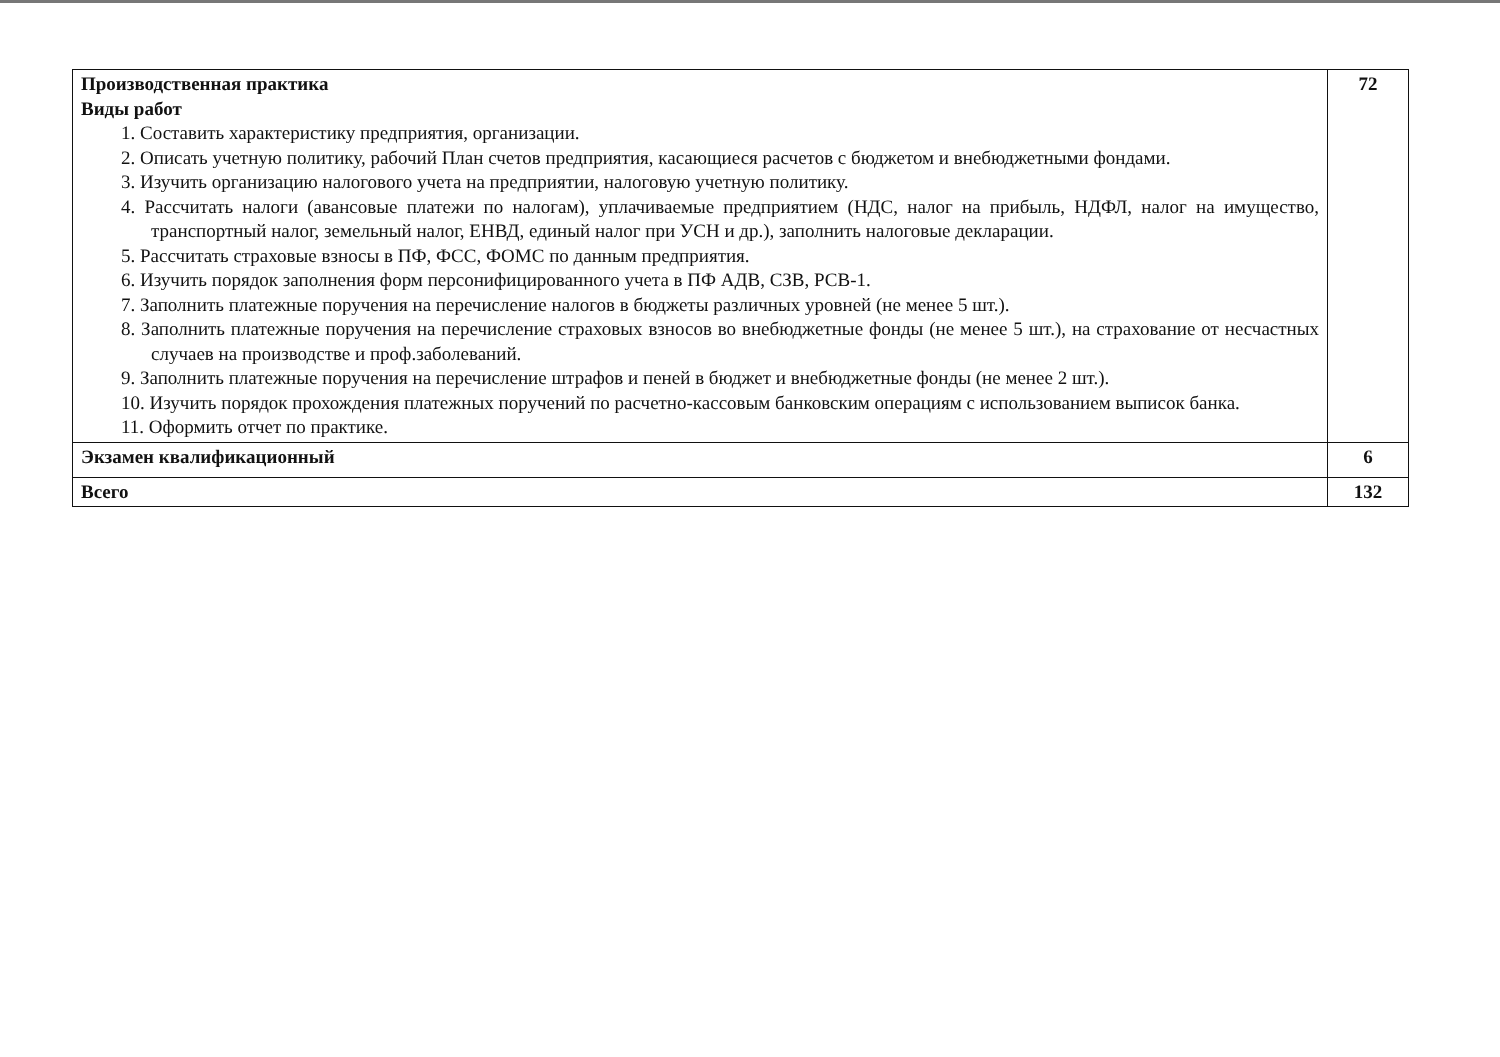| Производственная практика Виды работ 1. Составить характеристику предприятия, организации. 2. Описать учетную политику, рабочий План счетов предприятия, касающиеся расчетов с бюджетом и внебюджетными фондами. 3. Изучить организацию налогового учета на предприятии, налоговую учетную политику. 4. Рассчитать налоги (авансовые платежи по налогам), уплачиваемые предприятием (НДС, налог на прибыль, НДФЛ, налог на имущество, транспортный налог, земельный налог, ЕНВД, единый налог при УСН и др.), заполнить налоговые декларации. 5. Рассчитать страховые взносы в ПФ, ФСС, ФОМС по данным предприятия. 6. Изучить порядок заполнения форм персонифицированного учета в ПФ АДВ, СЗВ, РСВ-1. 7. Заполнить платежные поручения на перечисление налогов в бюджеты различных уровней (не менее 5 шт.). 8. Заполнить платежные поручения на перечисление страховых взносов во внебюджетные фонды (не менее 5 шт.), на страхование от несчастных случаев на производстве и проф.заболеваний. 9. Заполнить платежные поручения на перечисление штрафов и пеней в бюджет и внебюджетные фонды (не менее 2 шт.). 10. Изучить порядок прохождения платежных поручений по расчетно-кассовым банковским операциям с использованием выписок банка. 11. Оформить отчет по практике. | 72 |
| Экзамен квалификационный | 6 |
| Всего | 132 |